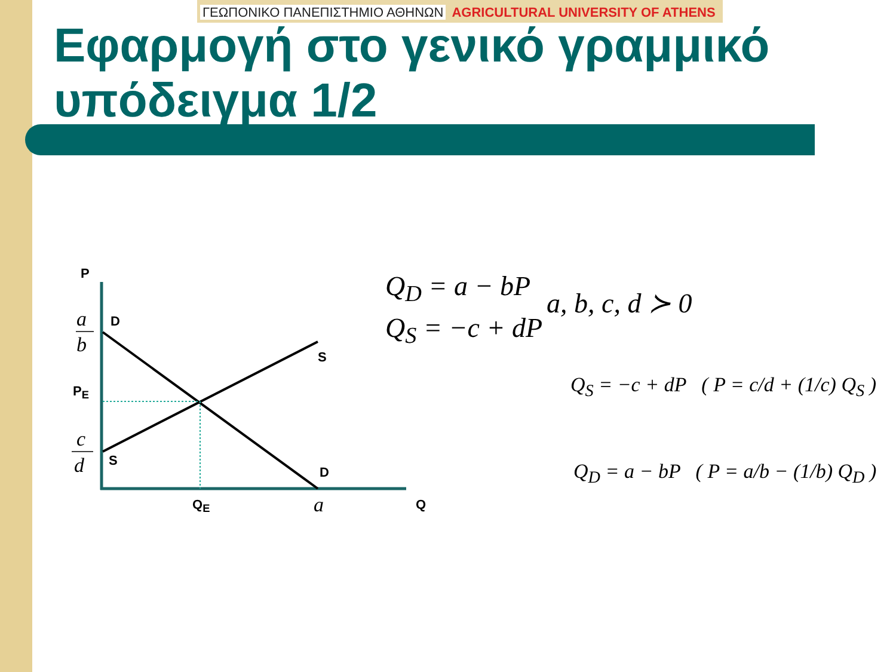ΓΕΩΠΟΝΙΚΟ ΠΑΝΕΠΙΣΤΗΜΙΟ ΑΘΗΝΩΝ AGRICULTURAL UNIVERSITY OF ATHENS
Εφαρμογή στο γενικό γραμμικό υπόδειγμα 1/2
P
a
b
D
S
P<sub>E</sub>
c
d S
D
Q<sub>E</sub> a Q
Q<sub>D</sub> = a − bP
Q<sub>S</sub> = −c + dP
a, b, c, d ≻ 0
Q<sub>S</sub> = −c + dP ( P = c/d + (1/c) Q<sub>S</sub> )
Q<sub>D</sub> = a − bP ( P = a/b − (1/b) Q<sub>D</sub> )